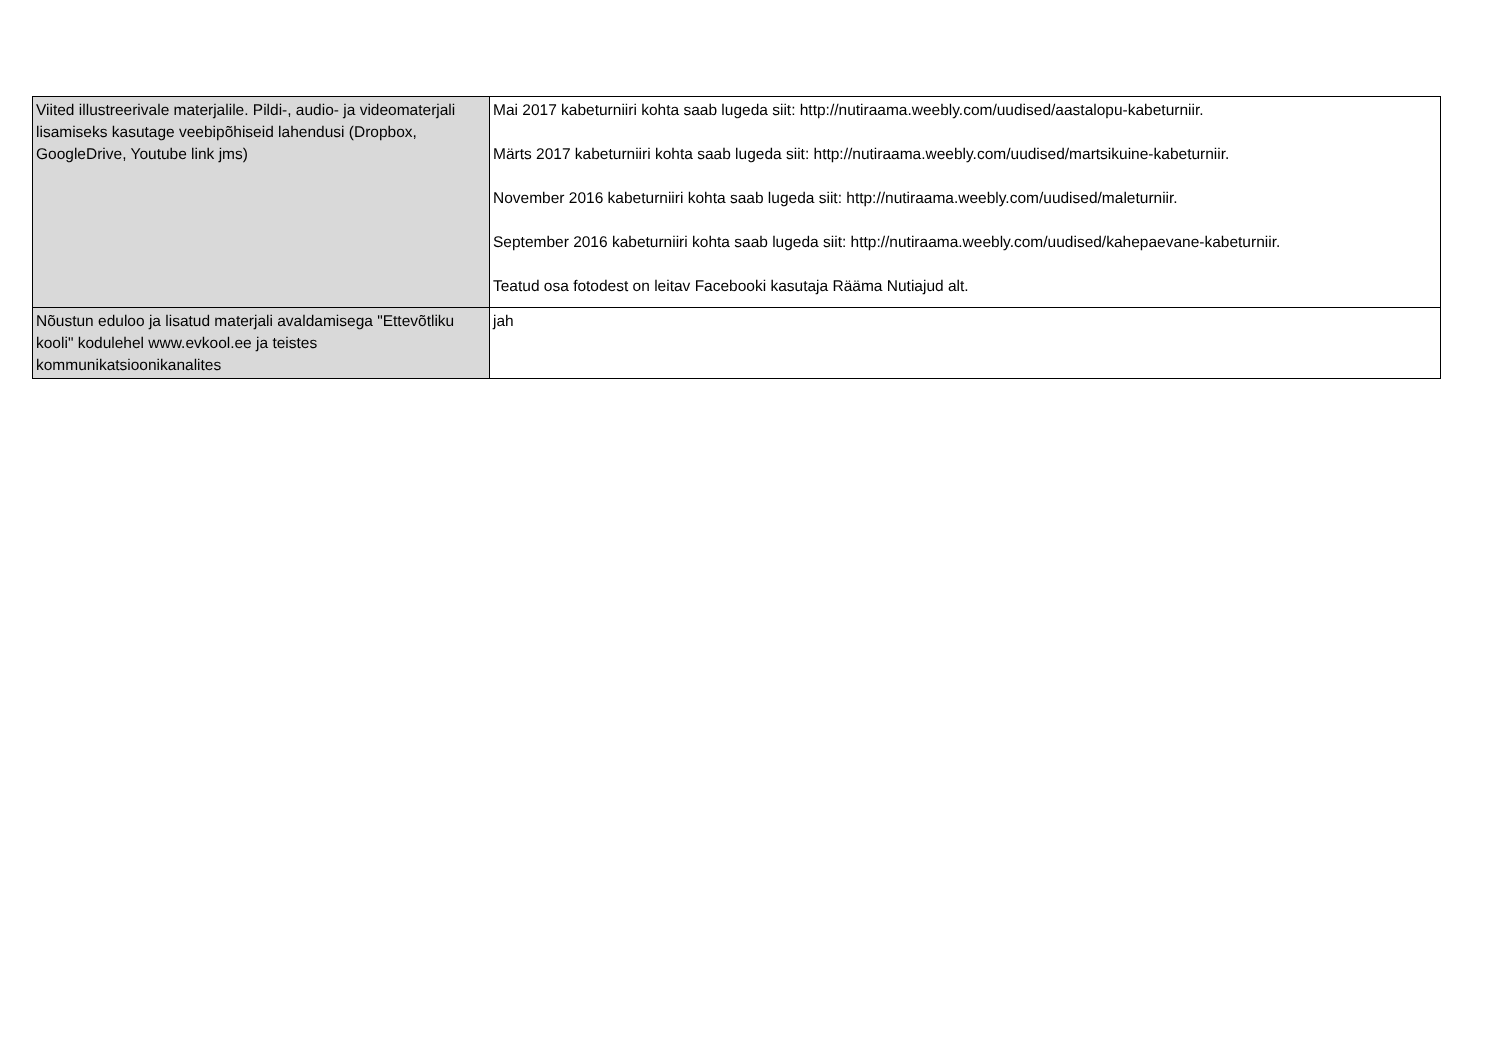| Viited illustreerivale materjalile. Pildi-, audio- ja videomaterjali lisamiseks kasutage veebipõhiseid lahendusi (Dropbox, GoogleDrive, Youtube link jms) | Mai 2017 kabeturniiri kohta saab lugeda siit: http://nutiraama.weebly.com/uudised/aastalopu-kabeturniir. Märts 2017 kabeturniiri kohta saab lugeda siit: http://nutiraama.weebly.com/uudised/martsikuine-kabeturniir. November 2016 kabeturniiri kohta saab lugeda siit: http://nutiraama.weebly.com/uudised/maleturniir. September 2016 kabeturniiri kohta saab lugeda siit: http://nutiraama.weebly.com/uudised/kahepaevane-kabeturniir. Teatud osa fotodest on leitav Facebooki kasutaja Rääma Nutiajud alt. |
| Nõustun eduloo ja lisatud materjali avaldamisega "Ettevõtliku kooli" kodulehel www.evkool.ee ja teistes kommunikatsioonikanalites | jah |